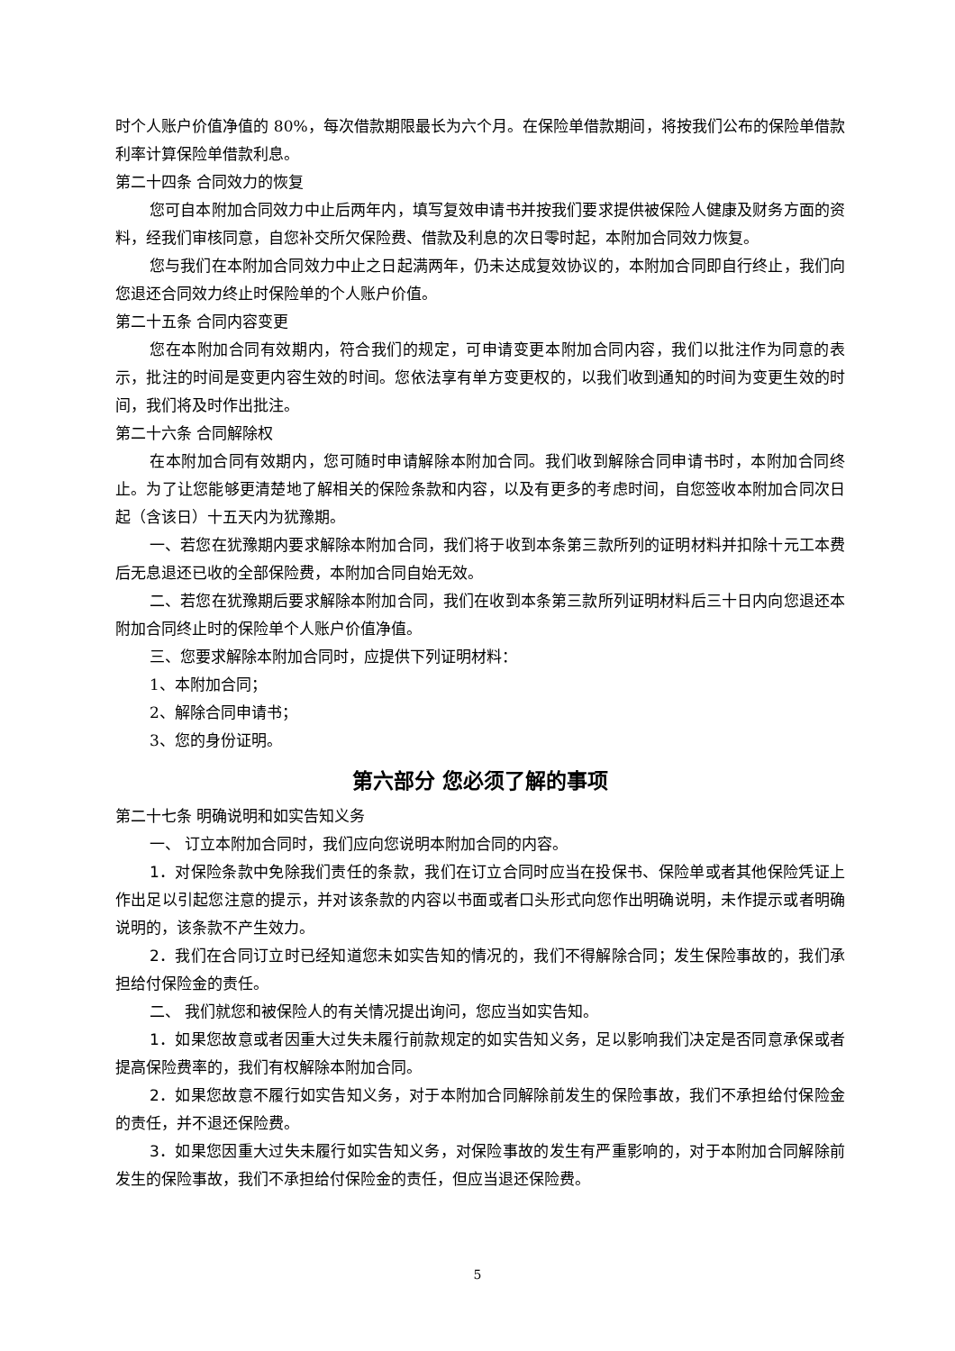时个人账户价值净值的 80%，每次借款期限最长为六个月。在保险单借款期间，将按我们公布的保险单借款利率计算保险单借款利息。
第二十四条 合同效力的恢复
您可自本附加合同效力中止后两年内，填写复效申请书并按我们要求提供被保险人健康及财务方面的资料，经我们审核同意，自您补交所欠保险费、借款及利息的次日零时起，本附加合同效力恢复。
您与我们在本附加合同效力中止之日起满两年，仍未达成复效协议的，本附加合同即自行终止，我们向您退还合同效力终止时保险单的个人账户价值。
第二十五条 合同内容变更
您在本附加合同有效期内，符合我们的规定，可申请变更本附加合同内容，我们以批注作为同意的表示，批注的时间是变更内容生效的时间。您依法享有单方变更权的，以我们收到通知的时间为变更生效的时间，我们将及时作出批注。
第二十六条 合同解除权
在本附加合同有效期内，您可随时申请解除本附加合同。我们收到解除合同申请书时，本附加合同终止。为了让您能够更清楚地了解相关的保险条款和内容，以及有更多的考虑时间，自您签收本附加合同次日起（含该日）十五天内为犹豫期。
一、若您在犹豫期内要求解除本附加合同，我们将于收到本条第三款所列的证明材料并扣除十元工本费后无息退还已收的全部保险费，本附加合同自始无效。
二、若您在犹豫期后要求解除本附加合同，我们在收到本条第三款所列证明材料后三十日内向您退还本附加合同终止时的保险单个人账户价值净值。
三、您要求解除本附加合同时，应提供下列证明材料：
1、本附加合同；
2、解除合同申请书；
3、您的身份证明。
第六部分 您必须了解的事项
第二十七条 明确说明和如实告知义务
一、 订立本附加合同时，我们应向您说明本附加合同的内容。
1．对保险条款中免除我们责任的条款，我们在订立合同时应当在投保书、保险单或者其他保险凭证上作出足以引起您注意的提示，并对该条款的内容以书面或者口头形式向您作出明确说明，未作提示或者明确说明的，该条款不产生效力。
2．我们在合同订立时已经知道您未如实告知的情况的，我们不得解除合同；发生保险事故的，我们承担给付保险金的责任。
二、 我们就您和被保险人的有关情况提出询问，您应当如实告知。
1．如果您故意或者因重大过失未履行前款规定的如实告知义务，足以影响我们决定是否同意承保或者提高保险费率的，我们有权解除本附加合同。
2．如果您故意不履行如实告知义务，对于本附加合同解除前发生的保险事故，我们不承担给付保险金的责任，并不退还保险费。
3．如果您因重大过失未履行如实告知义务，对保险事故的发生有严重影响的，对于本附加合同解除前发生的保险事故，我们不承担给付保险金的责任，但应当退还保险费。
5